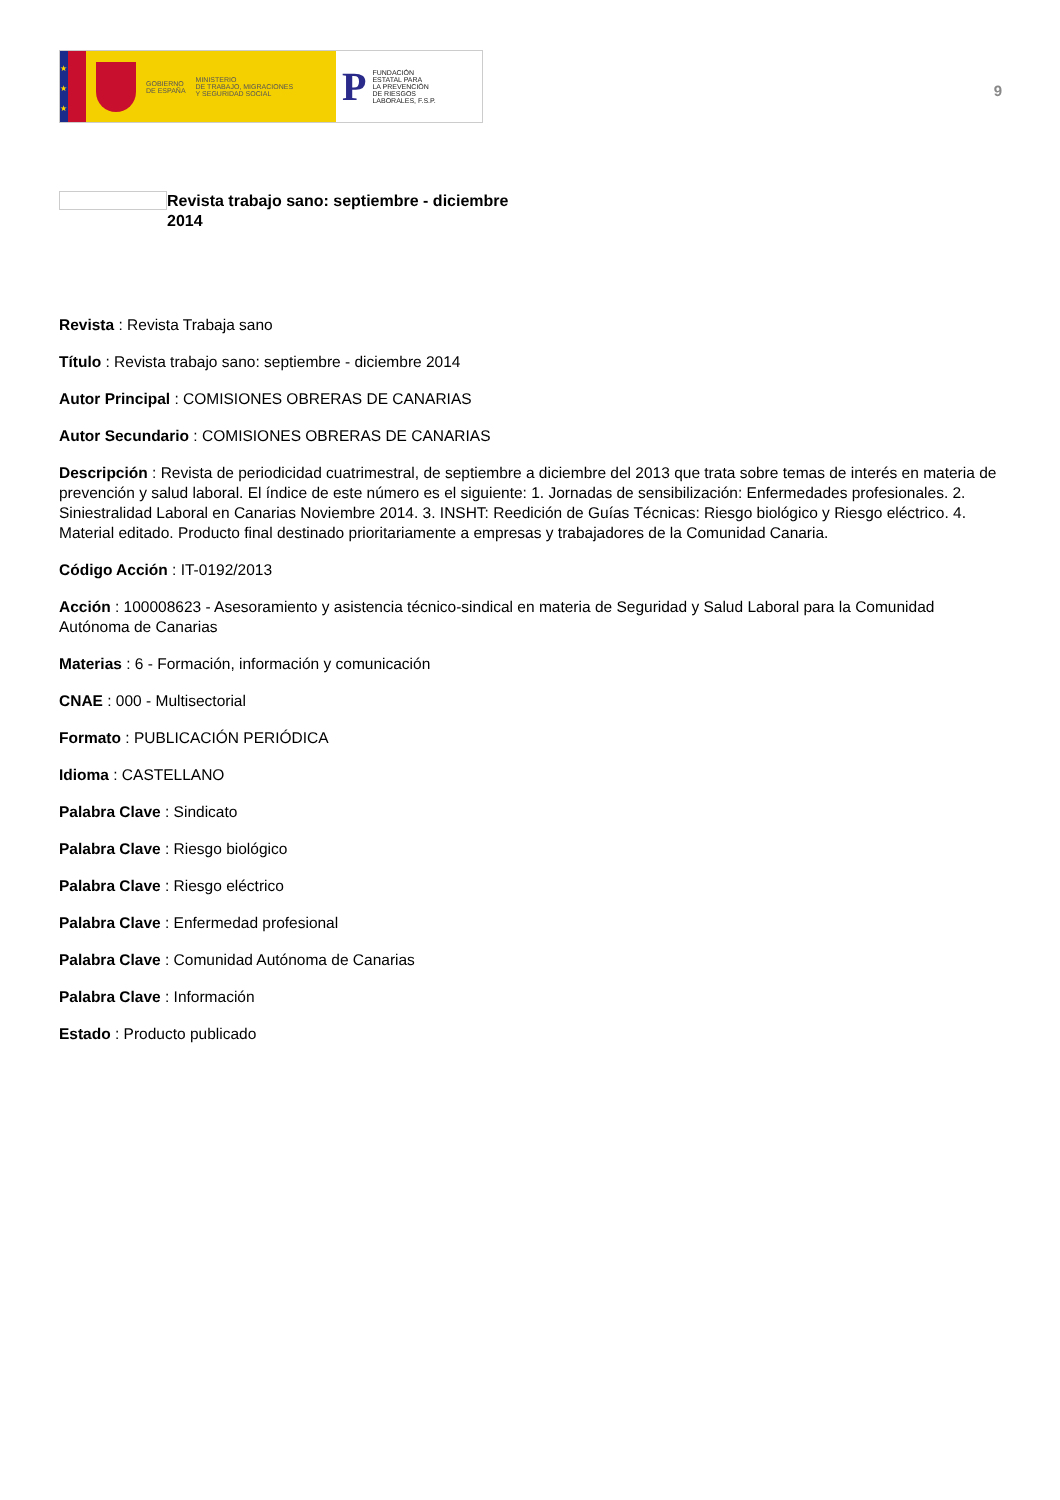★
★
★
GOBIERNO
DE ESPAÑA
MINISTERIO
DE TRABAJO, MIGRACIONES
Y SEGURIDAD SOCIAL
P
FUNDACIÓN
ESTATAL PARA
LA PREVENCIÓN
DE RIESGOS
LABORALES, F.S.P.
9
Revista trabajo sano: septiembre - diciembre 2014
Revista : Revista Trabaja sano
Título : Revista trabajo sano: septiembre - diciembre 2014
Autor Principal : COMISIONES OBRERAS DE CANARIAS
Autor Secundario : COMISIONES OBRERAS DE CANARIAS
Descripción : Revista de periodicidad cuatrimestral, de septiembre a diciembre del 2013 que trata sobre temas de interés en materia de prevención y salud laboral. El índice de este número es el siguiente: 1. Jornadas de sensibilización: Enfermedades profesionales. 2. Siniestralidad Laboral en Canarias Noviembre 2014. 3. INSHT: Reedición de Guías Técnicas: Riesgo biológico y Riesgo eléctrico. 4. Material editado. Producto final destinado prioritariamente a empresas y trabajadores de la Comunidad Canaria.
Código Acción : IT-0192/2013
Acción : 100008623 - Asesoramiento y asistencia técnico-sindical en materia de Seguridad y Salud Laboral para la Comunidad Autónoma de Canarias
Materias : 6 - Formación, información y comunicación
CNAE : 000 - Multisectorial
Formato : PUBLICACIÓN PERIÓDICA
Idioma : CASTELLANO
Palabra Clave : Sindicato
Palabra Clave : Riesgo biológico
Palabra Clave : Riesgo eléctrico
Palabra Clave : Enfermedad profesional
Palabra Clave : Comunidad Autónoma de Canarias
Palabra Clave : Información
Estado : Producto publicado